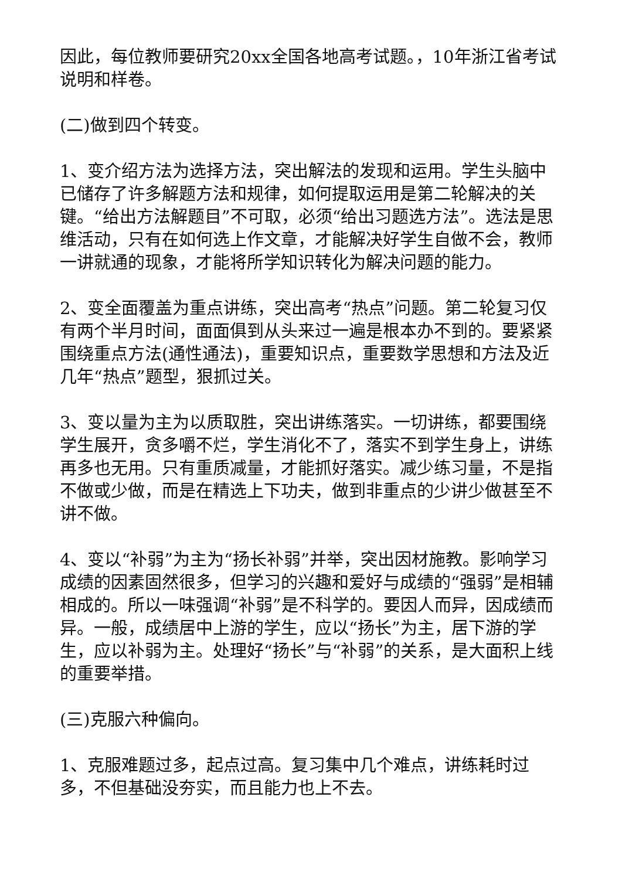因此，每位教师要研究20xx全国各地高考试题。，10年浙江省考试说明和样卷。
(二)做到四个转变。
1、变介绍方法为选择方法，突出解法的发现和运用。学生头脑中已储存了许多解题方法和规律，如何提取运用是第二轮解决的关键。“给出方法解题目”不可取，必须“给出习题选方法”。选法是思维活动，只有在如何选上作文章，才能解决好学生自做不会，教师一讲就通的现象，才能将所学知识转化为解决问题的能力。
2、变全面覆盖为重点讲练，突出高考“热点”问题。第二轮复习仅有两个半月时间，面面俱到从头来过一遍是根本办不到的。要紧紧围绕重点方法(通性通法)，重要知识点，重要数学思想和方法及近几年“热点”题型，狠抓过关。
3、变以量为主为以质取胜，突出讲练落实。一切讲练，都要围绕学生展开，贪多嚼不烂，学生消化不了，落实不到学生身上，讲练再多也无用。只有重质减量，才能抓好落实。减少练习量，不是指不做或少做，而是在精选上下功夫，做到非重点的少讲少做甚至不讲不做。
4、变以“补弱”为主为“扬长补弱”并举，突出因材施教。影响学习成绩的因素固然很多，但学习的兴趣和爱好与成绩的“强弱”是相辅相成的。所以一味强调“补弱”是不科学的。要因人而异，因成绩而异。一般，成绩居中上游的学生，应以“扬长”为主，居下游的学生，应以补弱为主。处理好“扬长”与“补弱”的关系，是大面积上线的重要举措。
(三)克服六种偏向。
1、克服难题过多，起点过高。复习集中几个难点，讲练耗时过多，不但基础没夯实，而且能力也上不去。